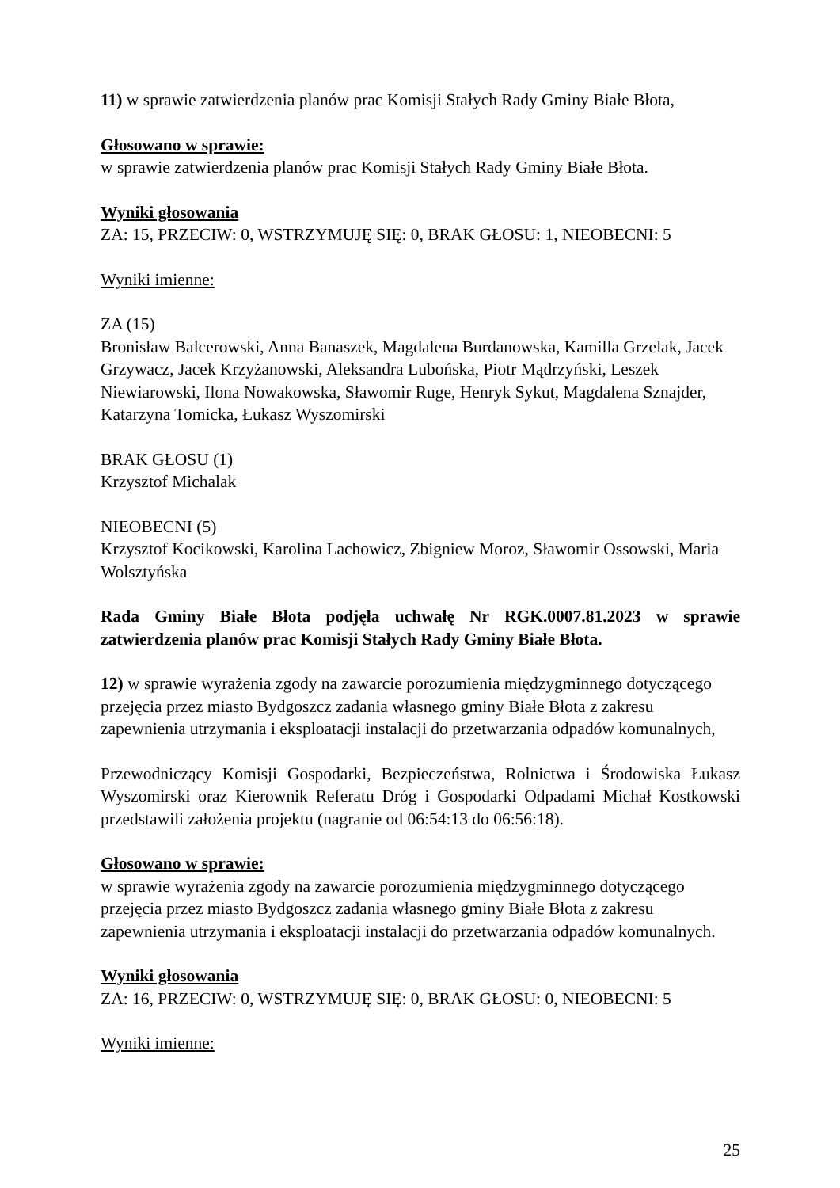11) w sprawie zatwierdzenia planów prac Komisji Stałych Rady Gminy Białe Błota,
Głosowano w sprawie:
w sprawie zatwierdzenia planów prac Komisji Stałych Rady Gminy Białe Błota.
Wyniki głosowania
ZA: 15, PRZECIW: 0, WSTRZYMUJĘ SIĘ: 0, BRAK GŁOSU: 1, NIEOBECNI: 5
Wyniki imienne:
ZA (15)
Bronisław Balcerowski, Anna Banaszek, Magdalena Burdanowska, Kamilla Grzelak, Jacek Grzywacz, Jacek Krzyżanowski, Aleksandra Lubońska, Piotr Mądrzyński, Leszek Niewiarowski, Ilona Nowakowska, Sławomir Ruge, Henryk Sykut, Magdalena Sznajder, Katarzyna Tomicka, Łukasz Wyszomirski
BRAK GŁOSU (1)
Krzysztof Michalak
NIEOBECNI (5)
Krzysztof Kocikowski, Karolina Lachowicz, Zbigniew Moroz, Sławomir Ossowski, Maria Wolsztyńska
Rada Gminy Białe Błota podjęła uchwałę Nr RGK.0007.81.2023 w sprawie zatwierdzenia planów prac Komisji Stałych Rady Gminy Białe Błota.
12) w sprawie wyrażenia zgody na zawarcie porozumienia międzygminnego dotyczącego przejęcia przez miasto Bydgoszcz zadania własnego gminy Białe Błota z zakresu zapewnienia utrzymania i eksploatacji instalacji do przetwarzania odpadów komunalnych,
Przewodniczący Komisji Gospodarki, Bezpieczeństwa, Rolnictwa i Środowiska Łukasz Wyszomirski oraz Kierownik Referatu Dróg i Gospodarki Odpadami Michał Kostkowski przedstawili założenia projektu (nagranie od 06:54:13 do 06:56:18).
Głosowano w sprawie:
w sprawie wyrażenia zgody na zawarcie porozumienia międzygminnego dotyczącego przejęcia przez miasto Bydgoszcz zadania własnego gminy Białe Błota z zakresu zapewnienia utrzymania i eksploatacji instalacji do przetwarzania odpadów komunalnych.
Wyniki głosowania
ZA: 16, PRZECIW: 0, WSTRZYMUJĘ SIĘ: 0, BRAK GŁOSU: 0, NIEOBECNI: 5
Wyniki imienne:
25